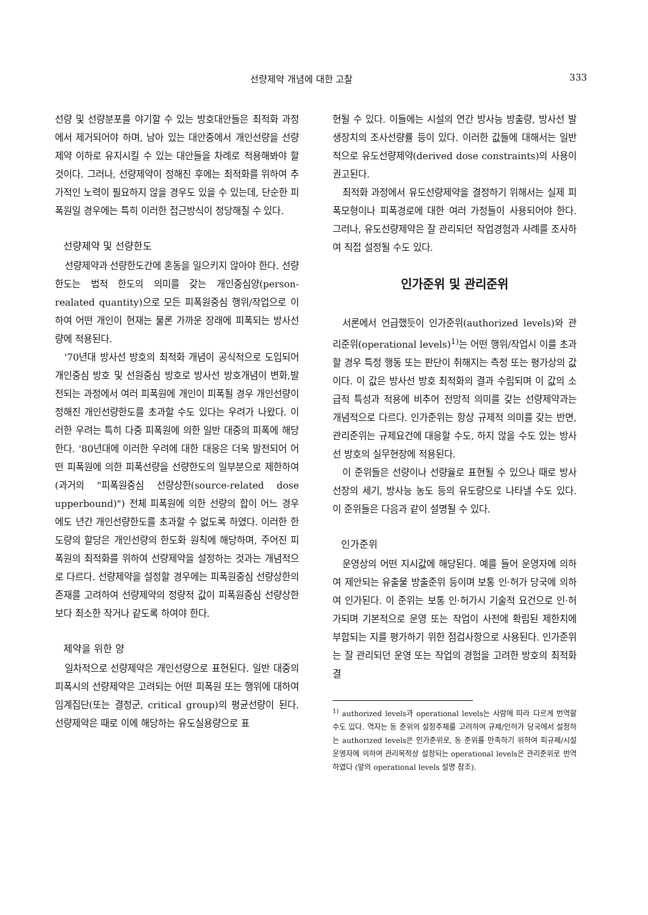선량제약 개념에 대한 고찰 333
선량 및 선량분포를 야기할 수 있는 방호대안들은 최적화 과정에서 제거되어야 하며, 남아 있는 대안중에서 개인선량을 선량제약 이하로 유지시킬 수 있는 대안들을 차례로 적용해봐야 할 것이다. 그러나, 선량제약이 정해진 후에는 최적화를 위하여 추가적인 노력이 필요하지 않을 경우도 있을 수 있는데, 단순한 피폭원일 경우에는 특히 이러한 접근방식이 정당해질 수 있다.
선량제약 및 선량한도
선량제약과 선량한도간에 혼동을 일으키지 않아야 한다. 선량한도는 법적 한도의 의미를 갖는 개인중심양(person-realated quantity)으로 모든 피폭원중심 행위/작업으로 이하여 어떤 개인이 현재는 물론 가까운 장래에 피폭되는 방사선량에 적용된다.
'70년대 방사선 방호의 최적화 개념이 공식적으로 도입되어 개인중심 방호 및 선원중심 방호로 방사선 방호개념이 변화,발전되는 과정에서 여러 피폭원에 개인이 피폭될 경우 개인선량이 정해진 개인선량한도를 초과할 수도 있다는 우려가 나왔다. 이러한 우려는 특히 다중 피폭원에 의한 일반 대중의 피폭에 해당한다. '80년대에 이러한 우려에 대한 대응은 더욱 발전되어 어떤 피폭원에 의한 피폭선량을 선량한도의 일부분으로 제한하여(과거의 "피폭원중심 선량상한(source-related dose upperbound)") 전체 피폭원에 의한 선량의 합이 어느 경우에도 년간 개인선량한도를 초과할 수 없도록 하였다. 이러한 한도량의 할당은 개인선량의 한도화 원칙에 해당하며, 주어진 피폭원의 최적화를 위하여 선량제약을 설정하는 것과는 개념적으로 다르다. 선량제약을 설정할 경우에는 피폭원중심 선량상한의 존재를 고려하여 선량제약의 정량적 값이 피폭원중심 선량상한보다 최소한 작거나 같도록 하여야 한다.
제약을 위한 양
일차적으로 선량제약은 개인선량으로 표현된다. 일반 대중의 피폭시의 선량제약은 고려되는 어떤 피폭원 또는 행위에 대하여 임계집단(또는 결정군, critical group)의 평균선량이 된다. 선량제약은 때로 이에 해당하는 유도실용량으로 표
현될 수 있다. 이들에는 시설의 연간 방사능 방출량, 방사선 발생장치의 조사선량률 등이 있다. 이러한 값들에 대해서는 일반적으로 유도선량제약(derived dose constraints)의 사용이 권고된다.
최적화 과정에서 유도선량제약을 결정하기 위해서는 실제 피폭모형이나 피폭경로에 대한 여러 가정들이 사용되어야 한다. 그러나, 유도선량제약은 잘 관리되던 작업경험과 사례를 조사하여 직접 설정될 수도 있다.
인가준위 및 관리준위
서론에서 언급했듯이 인가준위(authorized levels)와 관리준위(operational levels)<sup>1)</sup>는 어떤 행위/작업시 이를 초과할 경우 특정 행동 또는 판단이 취해지는 측정 또는 평가상의 값이다. 이 값은 방사선 방호 최적화의 결과 수립되며 이 값의 소급적 특성과 적용에 비추어 전망적 의미를 갖는 선량제약과는 개념적으로 다르다. 인가준위는 항상 규제적 의미를 갖는 반면, 관리준위는 규제요건에 대응할 수도, 하지 않을 수도 있는 방사선 방호의 실무현장에 적용된다.
이 준위들은 선량이나 선량율로 표현될 수 있으나 때로 방사선장의 세기, 방사능 농도 등의 유도량으로 나타낼 수도 있다. 이 준위들은 다음과 같이 설명될 수 있다.
인가준위
운영상의 어떤 지시값에 해당된다. 예를 들어 운영자에 의하여 제안되는 유출물 방출준위 등이며 보통 인·허가 당국에 의하여 인가된다. 이 준위는 보통 인·허가시 기술적 요건으로 인·허가되며 기본적으로 운영 또는 작업이 사전에 확립된 제한치에 부합되는 지를 평가하기 위한 점검사항으로 사용된다. 인가준위는 잘 관리되던 운영 또는 작업의 경험을 고려한 방호의 최적화 결
<sup>1)</sup> authorized levels과 operational levels는 사람에 따라 다르게 번역할 수도 있다. 역자는 동 준위의 설정주체를 고려하여 규제/인허가 당국에서 설정하는 authorized levels은 인가준위로, 동 준위를 만족하기 위하여 피규제/시설 운영자에 의하여 관리목적상 설정되는 operational levels은 관리준위로 번역하였다 (앞의 operational levels 설명 참조).